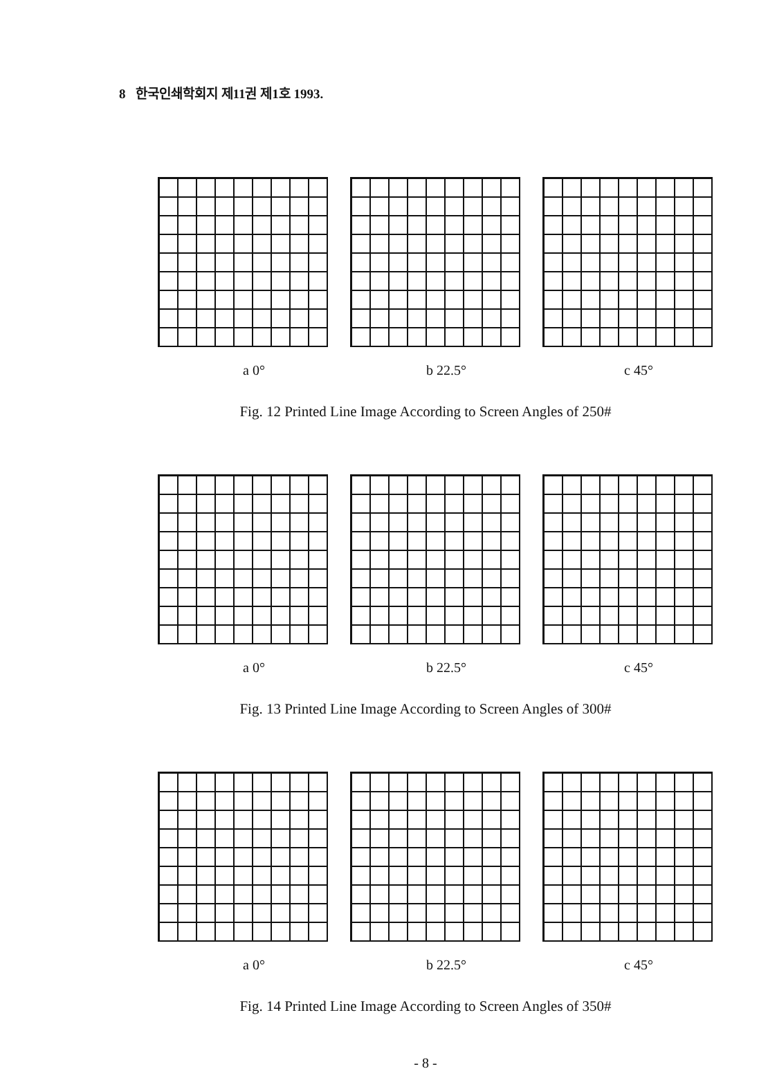8 한국인쇄학회지 제11권 제1호 1993.
a 0° b 22.5° c 45°
Fig. 12 Printed Line Image According to Screen Angles of 250#
a 0° b 22.5° c 45°
Fig. 13 Printed Line Image According to Screen Angles of 300#
a 0° b 22.5° c 45°
Fig. 14 Printed Line Image According to Screen Angles of 350#
- 8 -